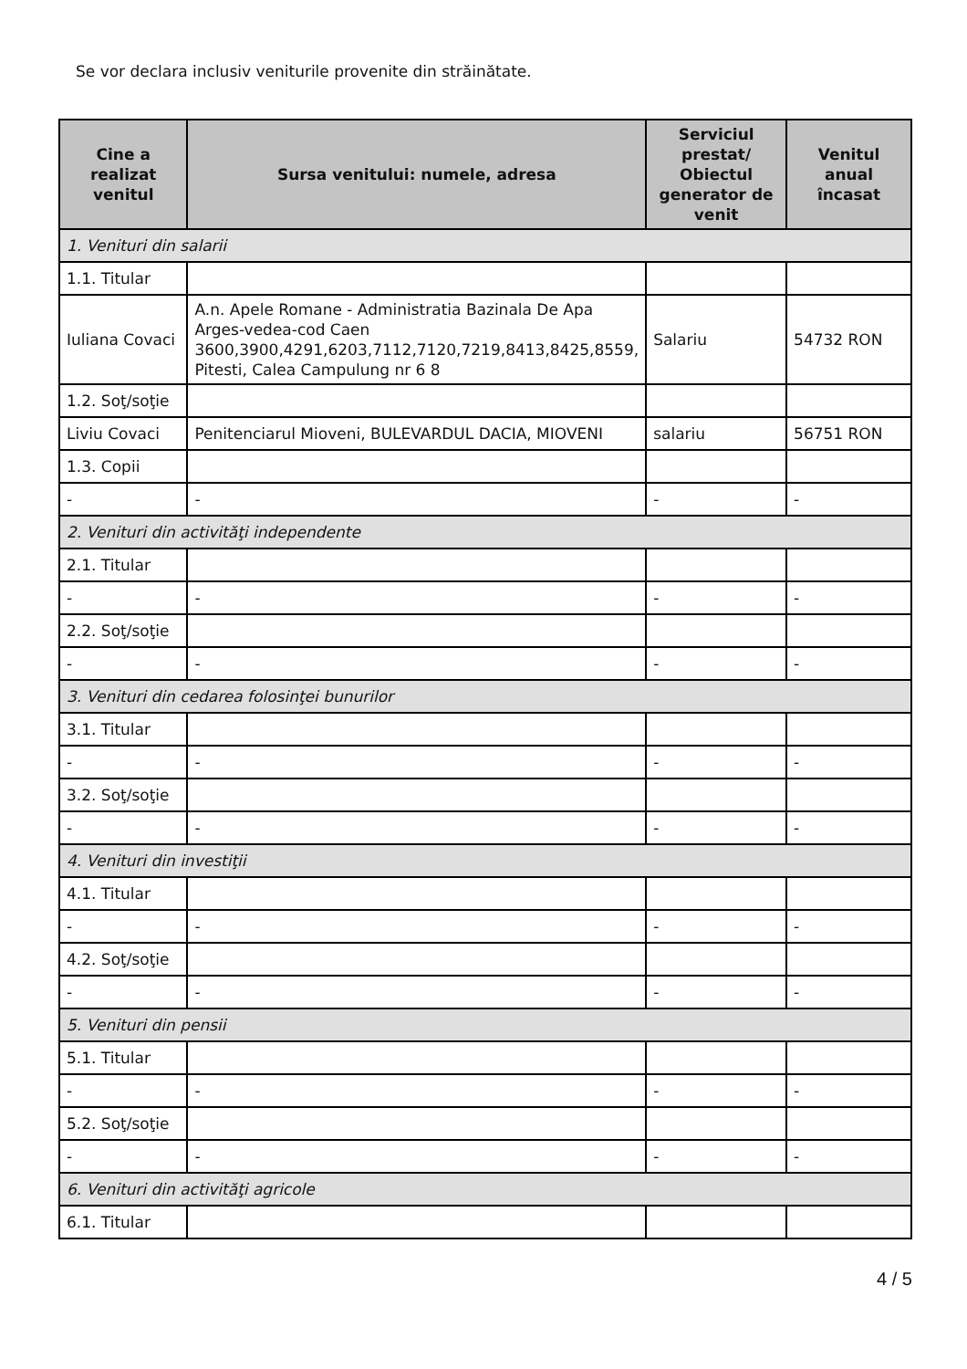Se vor declara inclusiv veniturile provenite din străinătate.
| Cine a realizat venitul | Sursa venitului: numele, adresa | Serviciul prestat/ Obiectul generator de venit | Venitul anual încasat |
| --- | --- | --- | --- |
| 1. Venituri din salarii | | | |
| 1.1. Titular | | | |
| Iuliana Covaci | A.n. Apele Romane - Administratia Bazinala De Apa Arges-vedea-cod Caen 3600,3900,4291,6203,7112,7120,7219,8413,8425,8559, Pitesti, Calea Campulung nr 6 8 | Salariu | 54732 RON |
| 1.2. Soţ/soţie | | | |
| Liviu Covaci | Penitenciarul Mioveni, BULEVARDUL DACIA, MIOVENI | salariu | 56751 RON |
| 1.3. Copii | | | |
| - | - | - | - |
| 2. Venituri din activităţi independente | | | |
| 2.1. Titular | | | |
| - | - | - | - |
| 2.2. Soţ/soţie | | | |
| - | - | - | - |
| 3. Venituri din cedarea folosinţei bunurilor | | | |
| 3.1. Titular | | | |
| - | - | - | - |
| 3.2. Soţ/soţie | | | |
| - | - | - | - |
| 4. Venituri din investiţii | | | |
| 4.1. Titular | | | |
| - | - | - | - |
| 4.2. Soţ/soţie | | | |
| - | - | - | - |
| 5. Venituri din pensii | | | |
| 5.1. Titular | | | |
| - | - | - | - |
| 5.2. Soţ/soţie | | | |
| - | - | - | - |
| 6. Venituri din activităţi agricole | | | |
| 6.1. Titular | | | |
4 / 5